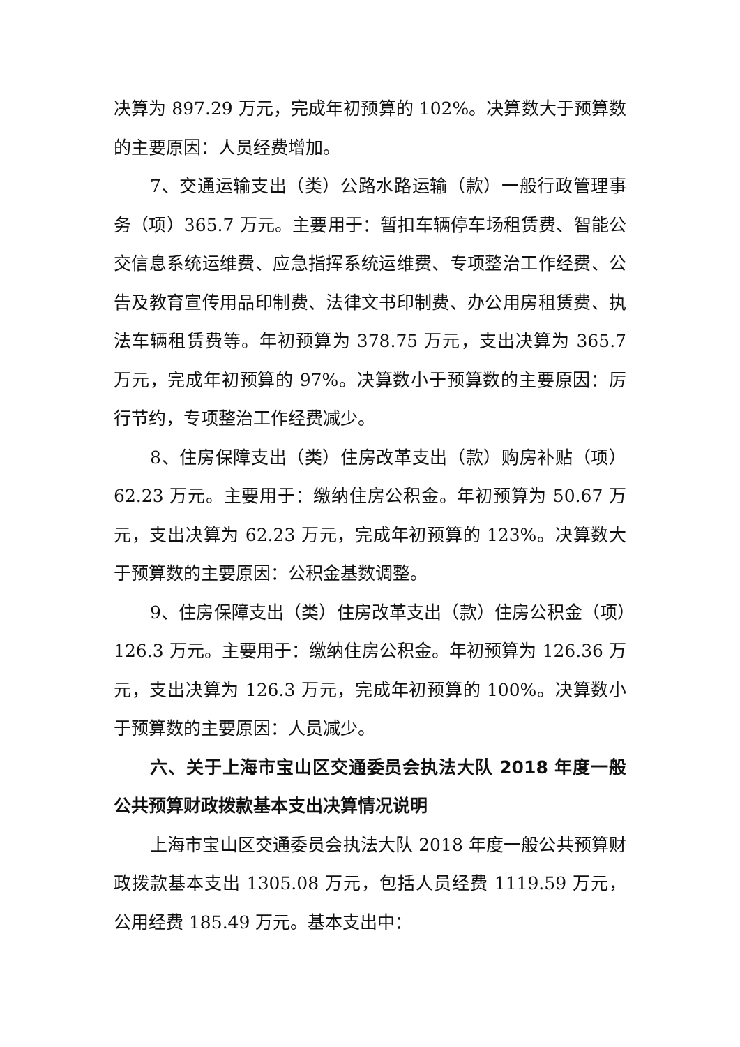决算为 897.29 万元，完成年初预算的 102%。决算数大于预算数的主要原因：人员经费增加。
7、交通运输支出（类）公路水路运输（款）一般行政管理事务（项）365.7 万元。主要用于：暂扣车辆停车场租赁费、智能公交信息系统运维费、应急指挥系统运维费、专项整治工作经费、公告及教育宣传用品印制费、法律文书印制费、办公用房租赁费、执法车辆租赁费等。年初预算为 378.75 万元，支出决算为 365.7 万元，完成年初预算的 97%。决算数小于预算数的主要原因：厉行节约，专项整治工作经费减少。
8、住房保障支出（类）住房改革支出（款）购房补贴（项）62.23 万元。主要用于：缴纳住房公积金。年初预算为 50.67 万元，支出决算为 62.23 万元，完成年初预算的 123%。决算数大于预算数的主要原因：公积金基数调整。
9、住房保障支出（类）住房改革支出（款）住房公积金（项）126.3 万元。主要用于：缴纳住房公积金。年初预算为 126.36 万元，支出决算为 126.3 万元，完成年初预算的 100%。决算数小于预算数的主要原因：人员减少。
六、关于上海市宝山区交通委员会执法大队 2018 年度一般公共预算财政拨款基本支出决算情况说明
上海市宝山区交通委员会执法大队 2018 年度一般公共预算财政拨款基本支出 1305.08 万元，包括人员经费 1119.59 万元，公用经费 185.49 万元。基本支出中：